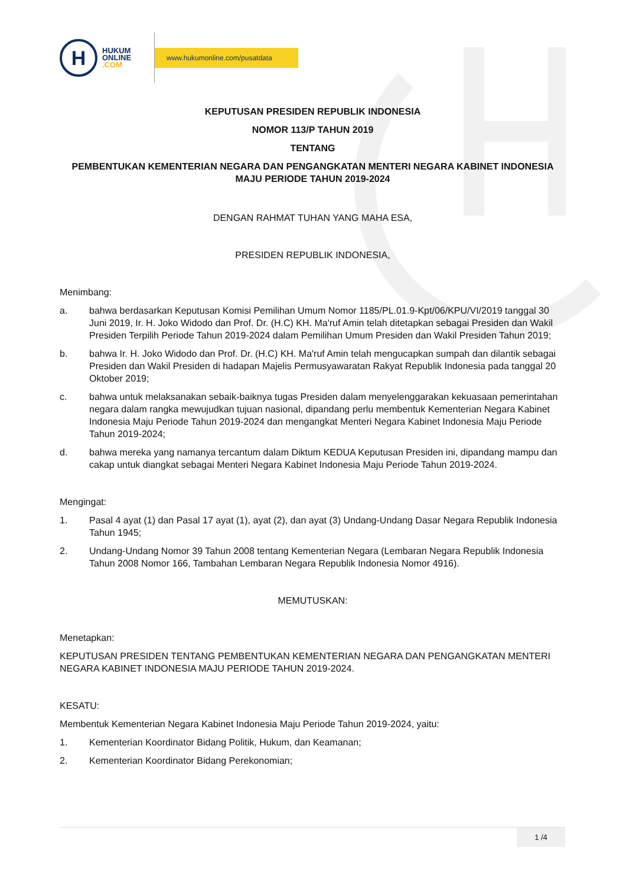H
HUKUM
ONLINE
.COM
www.hukumonline.com/pusatdata
KEPUTUSAN PRESIDEN REPUBLIK INDONESIA
NOMOR 113/P TAHUN 2019
TENTANG
PEMBENTUKAN KEMENTERIAN NEGARA DAN PENGANGKATAN MENTERI NEGARA KABINET INDONESIA MAJU PERIODE TAHUN 2019-2024
DENGAN RAHMAT TUHAN YANG MAHA ESA,
PRESIDEN REPUBLIK INDONESIA,
Menimbang:
a. bahwa berdasarkan Keputusan Komisi Pemilihan Umum Nomor 1185/PL.01.9-Kpt/06/KPU/VI/2019 tanggal 30 Juni 2019, Ir. H. Joko Widodo dan Prof. Dr. (H.C) KH. Ma'ruf Amin telah ditetapkan sebagai Presiden dan Wakil Presiden Terpilih Periode Tahun 2019-2024 dalam Pemilihan Umum Presiden dan Wakil Presiden Tahun 2019;
b. bahwa Ir. H. Joko Widodo dan Prof. Dr. (H.C) KH. Ma'ruf Amin telah mengucapkan sumpah dan dilantik sebagai Presiden dan Wakil Presiden di hadapan Majelis Permusyawaratan Rakyat Republik Indonesia pada tanggal 20 Oktober 2019;
c. bahwa untuk melaksanakan sebaik-baiknya tugas Presiden dalam menyelenggarakan kekuasaan pemerintahan negara dalam rangka mewujudkan tujuan nasional, dipandang perlu membentuk Kementerian Negara Kabinet Indonesia Maju Periode Tahun 2019-2024 dan mengangkat Menteri Negara Kabinet Indonesia Maju Periode Tahun 2019-2024;
d. bahwa mereka yang namanya tercantum dalam Diktum KEDUA Keputusan Presiden ini, dipandang mampu dan cakap untuk diangkat sebagai Menteri Negara Kabinet Indonesia Maju Periode Tahun 2019-2024.
Mengingat:
1. Pasal 4 ayat (1) dan Pasal 17 ayat (1), ayat (2), dan ayat (3) Undang-Undang Dasar Negara Republik Indonesia Tahun 1945;
2. Undang-Undang Nomor 39 Tahun 2008 tentang Kementerian Negara (Lembaran Negara Republik Indonesia Tahun 2008 Nomor 166, Tambahan Lembaran Negara Republik Indonesia Nomor 4916).
MEMUTUSKAN:
Menetapkan:
KEPUTUSAN PRESIDEN TENTANG PEMBENTUKAN KEMENTERIAN NEGARA DAN PENGANGKATAN MENTERI NEGARA KABINET INDONESIA MAJU PERIODE TAHUN 2019-2024.
KESATU:
Membentuk Kementerian Negara Kabinet Indonesia Maju Periode Tahun 2019-2024, yaitu:
1. Kementerian Koordinator Bidang Politik, Hukum, dan Keamanan;
2. Kementerian Koordinator Bidang Perekonomian;
1 /4